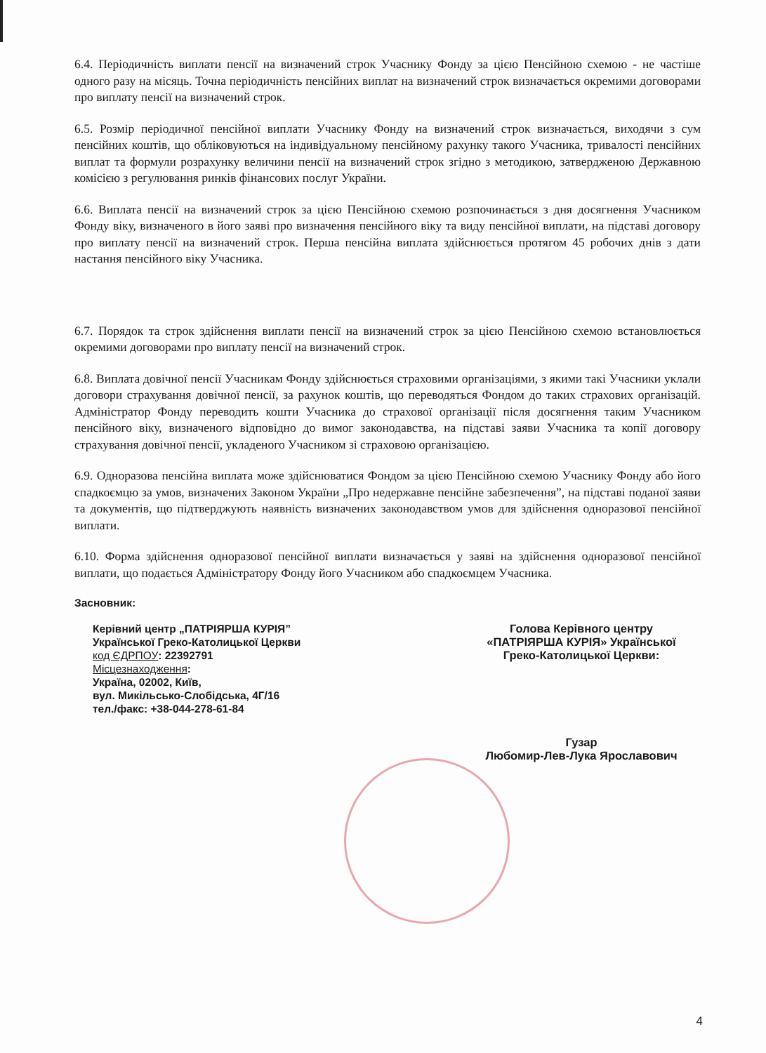6.4. Періодичність виплати пенсії на визначений строк Учаснику Фонду за цією Пенсійною схемою - не частіше одного разу на місяць. Точна періодичність пенсійних виплат на визначений строк визначається окремими договорами про виплату пенсії на визначений строк.
6.5. Розмір періодичної пенсійної виплати Учаснику Фонду на визначений строк визначається, виходячи з сум пенсійних коштів, що обліковуються на індивідуальному пенсійному рахунку такого Учасника, тривалості пенсійних виплат та формули розрахунку величини пенсії на визначений строк згідно з методикою, затвердженою Державною комісією з регулювання ринків фінансових послуг України.
6.6. Виплата пенсії на визначений строк за цією Пенсійною схемою розпочинається з дня досягнення Учасником Фонду віку, визначеного в його заяві про визначення пенсійного віку та виду пенсійної виплати, на підставі договору про виплату пенсії на визначений строк. Перша пенсійна виплата здійснюється протягом 45 робочих днів з дати настання пенсійного віку Учасника.
6.7. Порядок та строк здійснення виплати пенсії на визначений строк за цією Пенсійною схемою встановлюється окремими договорами про виплату пенсії на визначений строк.
6.8. Виплата довічної пенсії Учасникам Фонду здійснюється страховими організаціями, з якими такі Учасники уклали договори страхування довічної пенсії, за рахунок коштів, що переводяться Фондом до таких страхових організацій. Адміністратор Фонду переводить кошти Учасника до страхової організації після досягнення таким Учасником пенсійного віку, визначеного відповідно до вимог законодавства, на підставі заяви Учасника та копії договору страхування довічної пенсії, укладеного Учасником зі страховою організацією.
6.9. Одноразова пенсійна виплата може здійснюватися Фондом за цією Пенсійною схемою Учаснику Фонду або його спадкоємцю за умов, визначених Законом України „Про недержавне пенсійне забезпечення”, на підставі поданої заяви та документів, що підтверджують наявність визначених законодавством умов для здійснення одноразової пенсійної виплати.
6.10. Форма здійснення одноразової пенсійної виплати визначається у заяві на здійснення одноразової пенсійної виплати, що подається Адміністратору Фонду його Учасником або спадкоємцем Учасника.
Засновник:
Керівний центр „ПАТРІЯРША КУРІЯ”
Української Греко-Католицької Церкви
код ЄДРПОУ: 22392791
Місцезнаходження:
Україна, 02002, Київ,
вул. Микільсько-Слобідська, 4Г/16
тел./факс: +38-044-278-61-84
Голова Керівного центру
«ПАТРІЯРША КУРІЯ» Української
Греко-Католицької Церкви:
Гузар
Любомир-Лев-Лука Ярославович
4